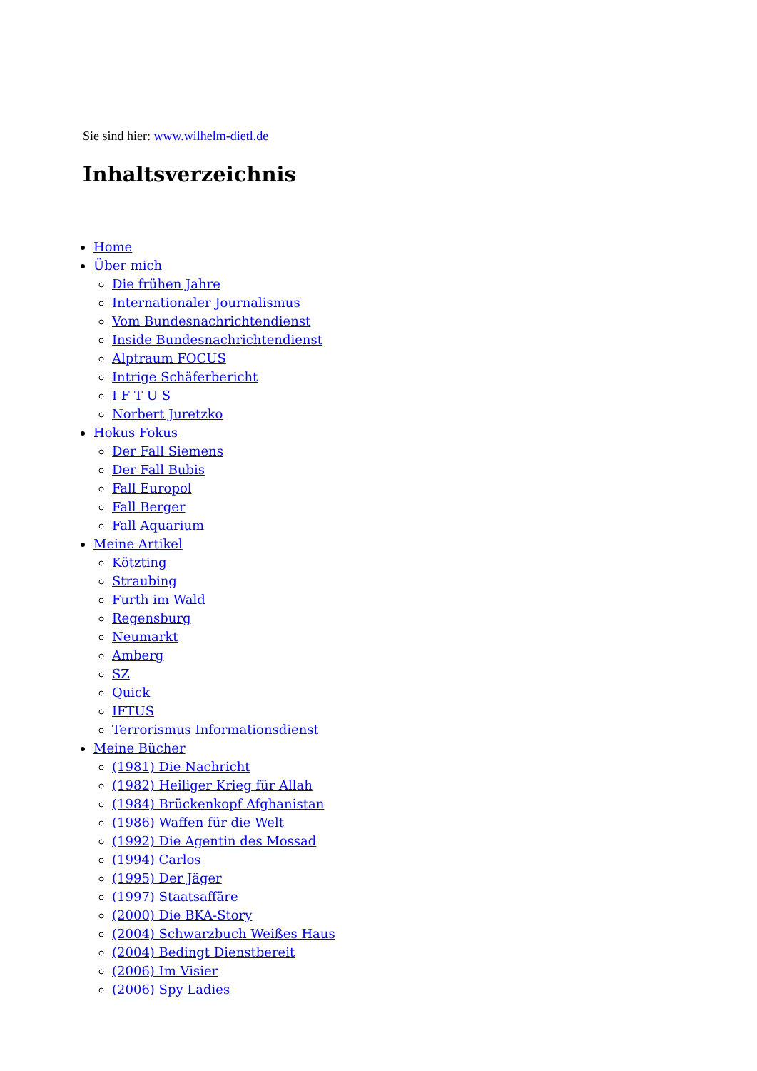Sie sind hier: www.wilhelm-dietl.de
Inhaltsverzeichnis
Home
Über mich
Die frühen Jahre
Internationaler Journalismus
Vom Bundesnachrichtendienst
Inside Bundesnachrichtendienst
Alptraum FOCUS
Intrige Schäferbericht
I F T U S
Norbert Juretzko
Hokus Fokus
Der Fall Siemens
Der Fall Bubis
Fall Europol
Fall Berger
Fall Aquarium
Meine Artikel
Kötzting
Straubing
Furth im Wald
Regensburg
Neumarkt
Amberg
SZ
Quick
IFTUS
Terrorismus Informationsdienst
Meine Bücher
(1981) Die Nachricht
(1982) Heiliger Krieg für Allah
(1984) Brückenkopf Afghanistan
(1986) Waffen für die Welt
(1992) Die Agentin des Mossad
(1994) Carlos
(1995) Der Jäger
(1997) Staatsaffäre
(2000) Die BKA-Story
(2004) Schwarzbuch Weißes Haus
(2004) Bedingt Dienstbereit
(2006) Im Visier
(2006) Spy Ladies